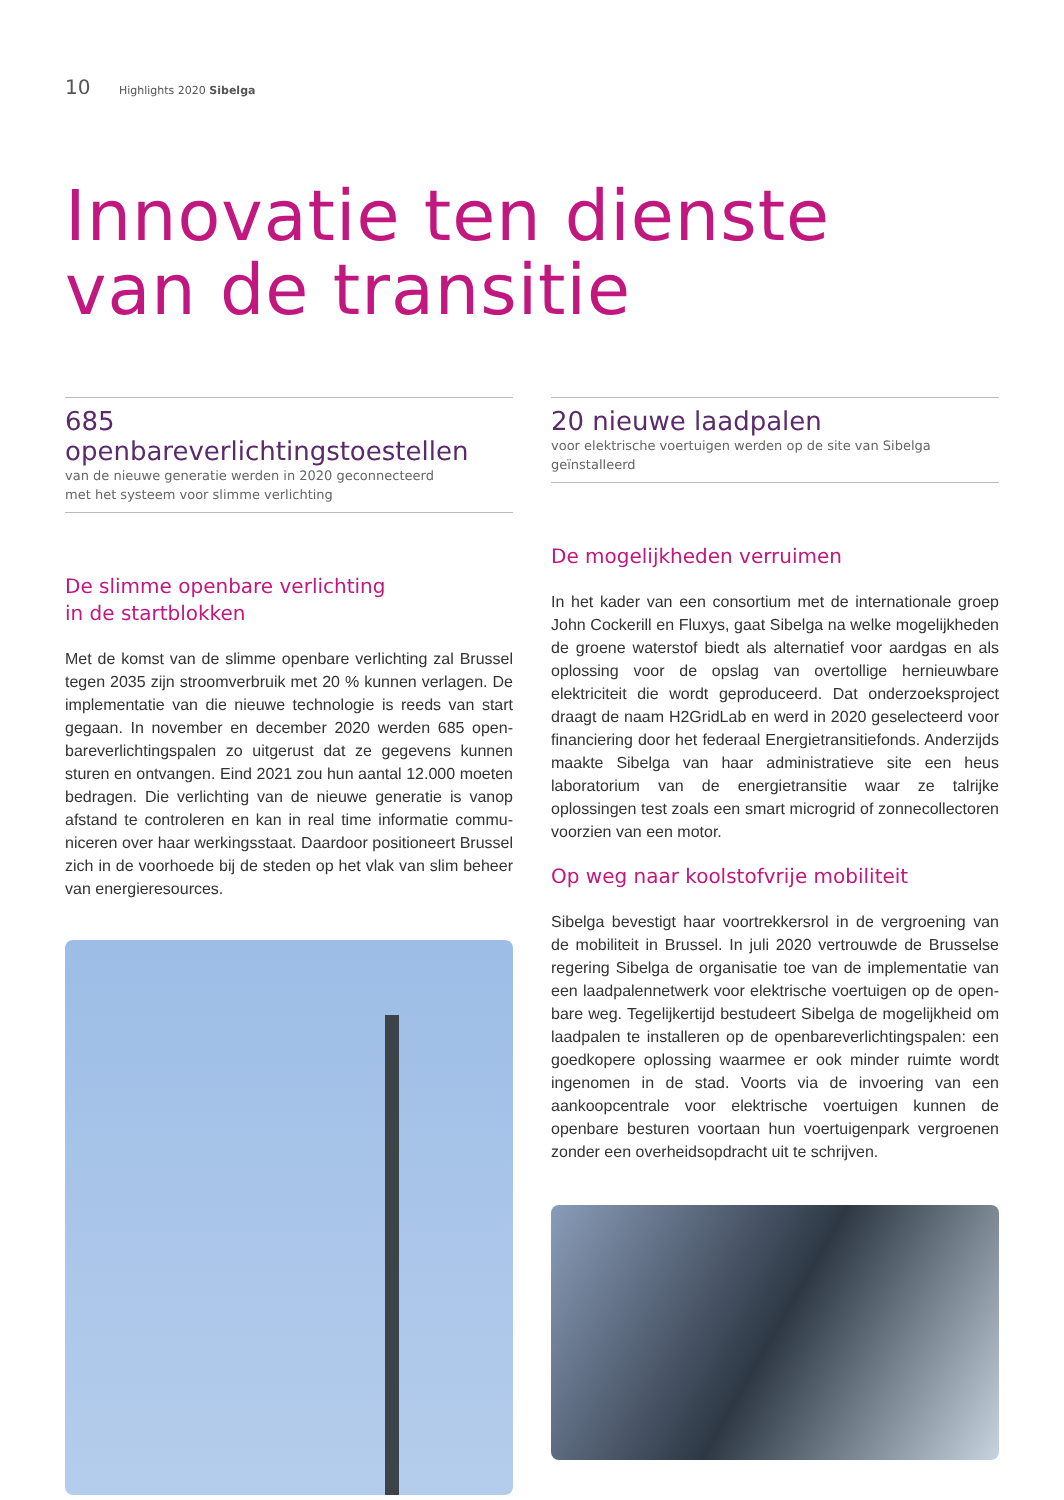10 Highlights 2020 Sibelga
Innovatie ten dienste
van de transitie
685 openbareverlichtingstoestellen
van de nieuwe generatie werden in 2020 geconnecteerd
met het systeem voor slimme verlichting
De slimme openbare verlichting
in de startblokken
Met de komst van de slimme openbare verlichting zal Brussel tegen 2035 zijn stroomverbruik met 20 % kunnen verlagen. De implementatie van die nieuwe technologie is reeds van start gegaan. In november en december 2020 werden 685 open­bareverlichtingspalen zo uitgerust dat ze gegevens kunnen sturen en ontvangen. Eind 2021 zou hun aantal 12.000 moeten bedragen. Die verlichting van de nieuwe generatie is vanop afstand te controleren en kan in real time informatie commu­niceren over haar werkingsstaat. Daardoor positioneert Brussel zich in de voorhoede bij de steden op het vlak van slim beheer van energieresources.
20 nieuwe laadpalen
voor elektrische voertuigen werden op de site van Sibelga
geïnstalleerd
De mogelijkheden verruimen
In het kader van een consortium met de internationale groep John Cockerill en Fluxys, gaat Sibelga na welke mogelijkheden de groene waterstof biedt als alternatief voor aardgas en als oplossing voor de opslag van overtollige hernieuwbare elektriciteit die wordt geproduceerd. Dat onderzoeksproject draagt de naam H2GridLab en werd in 2020 geselecteerd voor financiering door het federaal Energietransitiefonds. Anderzijds maakte Sibelga van haar administratieve site een heus laboratorium van de energietransitie waar ze talrijke oplossingen test zoals een smart microgrid of zonnecollectoren voorzien van een motor.
Op weg naar koolstofvrije mobiliteit
Sibelga bevestigt haar voortrekkersrol in de vergroening van de mobiliteit in Brussel. In juli 2020 vertrouwde de Brusselse rege­ring Sibelga de organisatie toe van de implementatie van een laadpalennetwerk voor elektrische voertuigen op de open­bare weg. Tegelijkertijd bestudeert Sibelga de mogelijkheid om laadpalen te installeren op de openbareverlichtingspalen: een goedkopere oplossing waarmee er ook minder ruimte wordt ingenomen in de stad. Voorts via de invoering van een aankoopcentrale voor elektrische voertuigen kunnen de openbare besturen voortaan hun voertuigenpark vergroenen zonder een overheidsopdracht uit te schrijven.